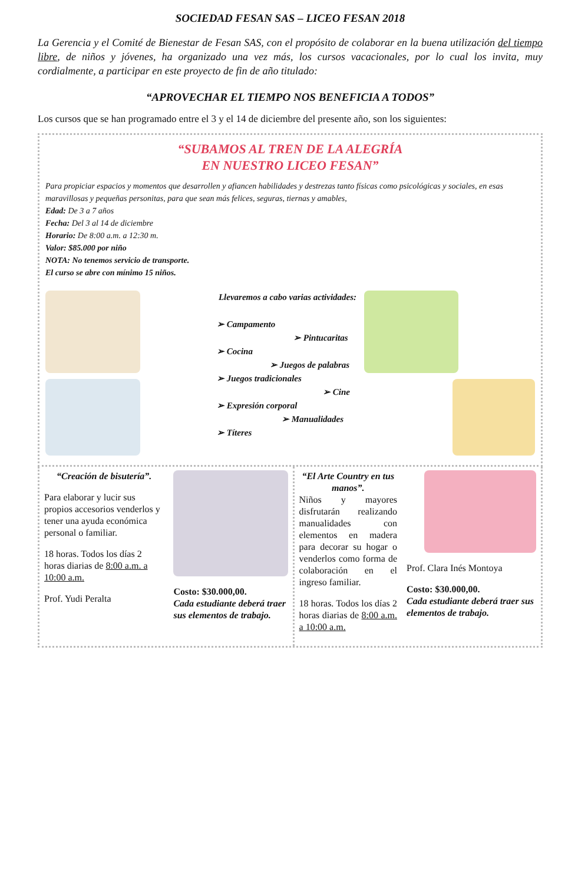SOCIEDAD FESAN SAS – LICEO FESAN 2018
La Gerencia y el Comité de Bienestar de Fesan SAS, con el propósito de colaborar en la buena utilización del tiempo libre, de niños y jóvenes, ha organizado una vez más, los cursos vacacionales, por lo cual los invita, muy cordialmente, a participar en este proyecto de fin de año titulado:
“APROVECHAR EL TIEMPO NOS BENEFICIA A TODOS”
Los cursos que se han programado entre el 3 y el 14 de diciembre del presente año, son los siguientes:
“SUBAMOS AL TREN DE LA ALEGRÍA
EN NUESTRO LICEO FESAN”
Para propiciar espacios y momentos que desarrollen y afiancen habilidades y destrezas tanto físicas como psicológicas y sociales, en esas maravillosas y pequeñas personitas, para que sean más felices, seguras, tiernas y amables,
Edad: De 3 a 7 años
Fecha: Del 3 al 14 de diciembre
Horario: De 8:00 a.m. a 12:30 m.
Valor: $85.000 por niño
NOTA: No tenemos servicio de transporte.
El curso se abre con mínimo 15 niños.
Llevaremos a cabo varias actividades:
➢ Campamento
➢ Pintucaritas
➢ Cocina
➢ Juegos de palabras
➢ Juegos tradicionales
➢ Cine
➢ Expresión corporal
➢ Manualidades
➢ Títeres
“Creación de bisutería”.
Para elaborar y lucir sus propios accesorios venderlos y tener una ayuda económica personal o familiar.
18 horas. Todos los días 2 horas diarias de 8:00 a.m. a 10:00 a.m.
Prof. Yudi Peralta
Costo: $30.000,00.
Cada estudiante deberá traer sus elementos de trabajo.
“El Arte Country en tus manos”.
Niños y mayores disfrutarán realizando manualidades con elementos en madera para decorar su hogar o venderlos como forma de colaboración en el ingreso familiar.
18 horas. Todos los días 2 horas diarias de 8:00 a.m. a 10:00 a.m.
Prof. Clara Inés Montoya
Costo: $30.000,00.
Cada estudiante deberá traer sus elementos de trabajo.